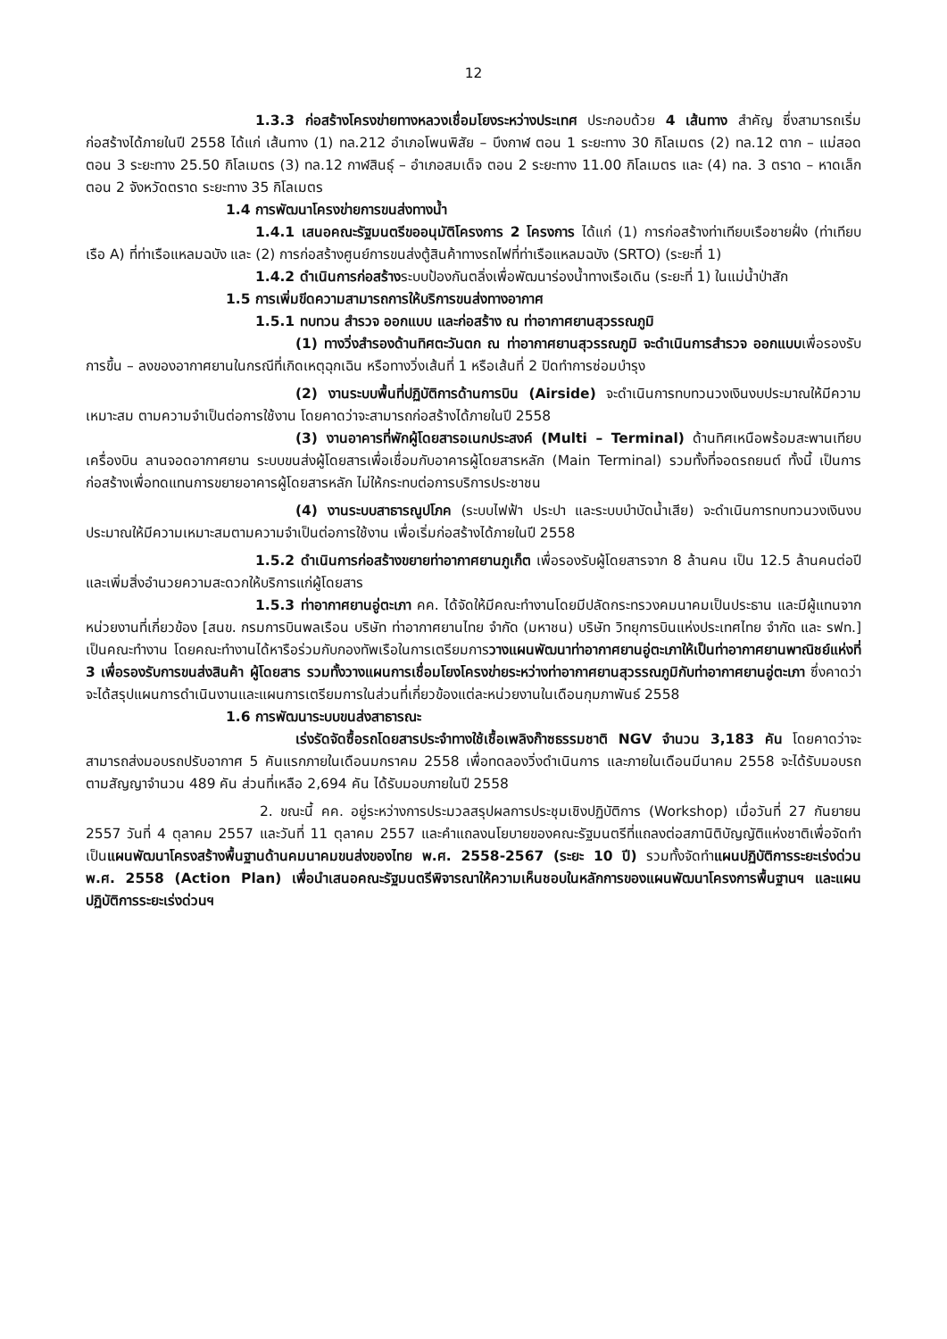12
1.3.3 ก่อสร้างโครงข่ายทางหลวงเชื่อมโยงระหว่างประเทศ ประกอบด้วย 4 เส้นทาง สำคัญ ซึ่งสามารถเริ่มก่อสร้างได้ภายในปี 2558 ได้แก่ เส้นทาง (1) ทล.212 อำเภอโพนพิสัย – บึงกาฬ ตอน 1 ระยะทาง 30 กิโลเมตร (2) ทล.12 ตาก – แม่สอด ตอน 3 ระยะทาง 25.50 กิโลเมตร (3) ทล.12 กาฬสินธุ์ – อำเภอสมเด็จ ตอน 2 ระยะทาง 11.00 กิโลเมตร และ (4) ทล. 3 ตราด – หาดเล็ก ตอน 2 จังหวัดตราด ระยะทาง 35 กิโลเมตร
1.4 การพัฒนาโครงข่ายการขนส่งทางน้ำ
1.4.1 เสนอคณะรัฐมนตรีขออนุมัติโครงการ 2 โครงการ ได้แก่ (1) การก่อสร้างท่าเทียบเรือชายฝั่ง (ท่าเทียบเรือ A) ที่ท่าเรือแหลมฉบัง และ (2) การก่อสร้างศูนย์การขนส่งตู้สินค้าทางรถไฟที่ท่าเรือแหลมฉบัง (SRTO) (ระยะที่ 1)
1.4.2 ดำเนินการก่อสร้างระบบป้องกันตลิ่งเพื่อพัฒนาร่องน้ำทางเรือเดิน (ระยะที่ 1) ในแม่น้ำป่าสัก
1.5 การเพิ่มขีดความสามารถการให้บริการขนส่งทางอากาศ
1.5.1 ทบทวน สำรวจ ออกแบบ และก่อสร้าง ณ ท่าอากาศยานสุวรรณภูมิ
(1) ทางวิ่งสำรองด้านทิศตะวันตก ณ ท่าอากาศยานสุวรรณภูมิ จะดำเนินการสำรวจ ออกแบบเพื่อรองรับการขึ้น – ลงของอากาศยานในกรณีที่เกิดเหตุฉุกเฉิน หรือทางวิ่งเส้นที่ 1 หรือเส้นที่ 2 ปิดทำการซ่อมบำรุง
(2) งานระบบพื้นที่ปฏิบัติการด้านการบิน (Airside) จะดำเนินการทบทวนวงเงินงบประมาณให้มีความเหมาะสม ตามความจำเป็นต่อการใช้งาน โดยคาดว่าจะสามารถก่อสร้างได้ภายในปี 2558
(3) งานอาคารที่พักผู้โดยสารอเนกประสงค์ (Multi – Terminal) ด้านทิศเหนือพร้อมสะพานเทียบเครื่องบิน ลานจอดอากาศยาน ระบบขนส่งผู้โดยสารเพื่อเชื่อมกับอาคารผู้โดยสารหลัก (Main Terminal) รวมทั้งที่จอดรถยนต์ ทั้งนี้ เป็นการก่อสร้างเพื่อทดแทนการขยายอาคารผู้โดยสารหลัก ไม่ให้กระทบต่อการบริการประชาชน
(4) งานระบบสาธารณูปโภค (ระบบไฟฟ้า ประปา และระบบบำบัดน้ำเสีย) จะดำเนินการทบทวนวงเงินงบประมาณให้มีความเหมาะสมตามความจำเป็นต่อการใช้งาน เพื่อเริ่มก่อสร้างได้ภายในปี 2558
1.5.2 ดำเนินการก่อสร้างขยายท่าอากาศยานภูเก็ต เพื่อรองรับผู้โดยสารจาก 8 ล้านคน เป็น 12.5 ล้านคนต่อปี และเพิ่มสิ่งอำนวยความสะดวกให้บริการแก่ผู้โดยสาร
1.5.3 ท่าอากาศยานอู่ตะเภา คค. ได้จัดให้มีคณะทำงานโดยมีปลัดกระทรวงคมนาคมเป็นประธาน และมีผู้แทนจากหน่วยงานที่เกี่ยวข้อง [สนข. กรมการบินพลเรือน บริษัท ท่าอากาศยานไทย จำกัด (มหาชน) บริษัท วิทยุการบินแห่งประเทศไทย จำกัด และ รฟท.] เป็นคณะทำงาน โดยคณะทำงานได้หารือร่วมกับกองทัพเรือในการเตรียมการวางแผนพัฒนาท่าอากาศยานอู่ตะเภาให้เป็นท่าอากาศยานพาณิชย์แห่งที่ 3 เพื่อรองรับการขนส่งสินค้า ผู้โดยสาร รวมทั้งวางแผนการเชื่อมโยงโครงข่ายระหว่างท่าอากาศยานสุวรรณภูมิกับท่าอากาศยานอู่ตะเภา ซึ่งคาดว่าจะได้สรุปแผนการดำเนินงานและแผนการเตรียมการในส่วนที่เกี่ยวข้องแต่ละหน่วยงานในเดือนกุมภาพันธ์ 2558
1.6 การพัฒนาระบบขนส่งสาธารณะ
เร่งรัดจัดซื้อรถโดยสารประจำทางใช้เชื้อเพลิงก๊าซธรรมชาติ NGV จำนวน 3,183 คัน โดยคาดว่าจะสามารถส่งมอบรถปรับอากาศ 5 คันแรกภายในเดือนมกราคม 2558 เพื่อทดลองวิ่งดำเนินการ และภายในเดือนมีนาคม 2558 จะได้รับมอบรถตามสัญญาจำนวน 489 คัน ส่วนที่เหลือ 2,694 คัน ได้รับมอบภายในปี 2558
2. ขณะนี้ คค. อยู่ระหว่างการประมวลสรุปผลการประชุมเชิงปฏิบัติการ (Workshop) เมื่อวันที่ 27 กันยายน 2557 วันที่ 4 ตุลาคม 2557 และวันที่ 11 ตุลาคม 2557 และคำแถลงนโยบายของคณะรัฐมนตรีที่แถลงต่อสภานิติบัญญัติแห่งชาติเพื่อจัดทำเป็นแผนพัฒนาโครงสร้างพื้นฐานด้านคมนาคมขนส่งของไทย พ.ศ. 2558-2567 (ระยะ 10 ปี) รวมทั้งจัดทำแผนปฏิบัติการระยะเร่งด่วน พ.ศ. 2558 (Action Plan) เพื่อนำเสนอคณะรัฐมนตรีพิจารณาให้ความเห็นชอบในหลักการของแผนพัฒนาโครงการพื้นฐานฯ และแผนปฏิบัติการระยะเร่งด่วนฯ